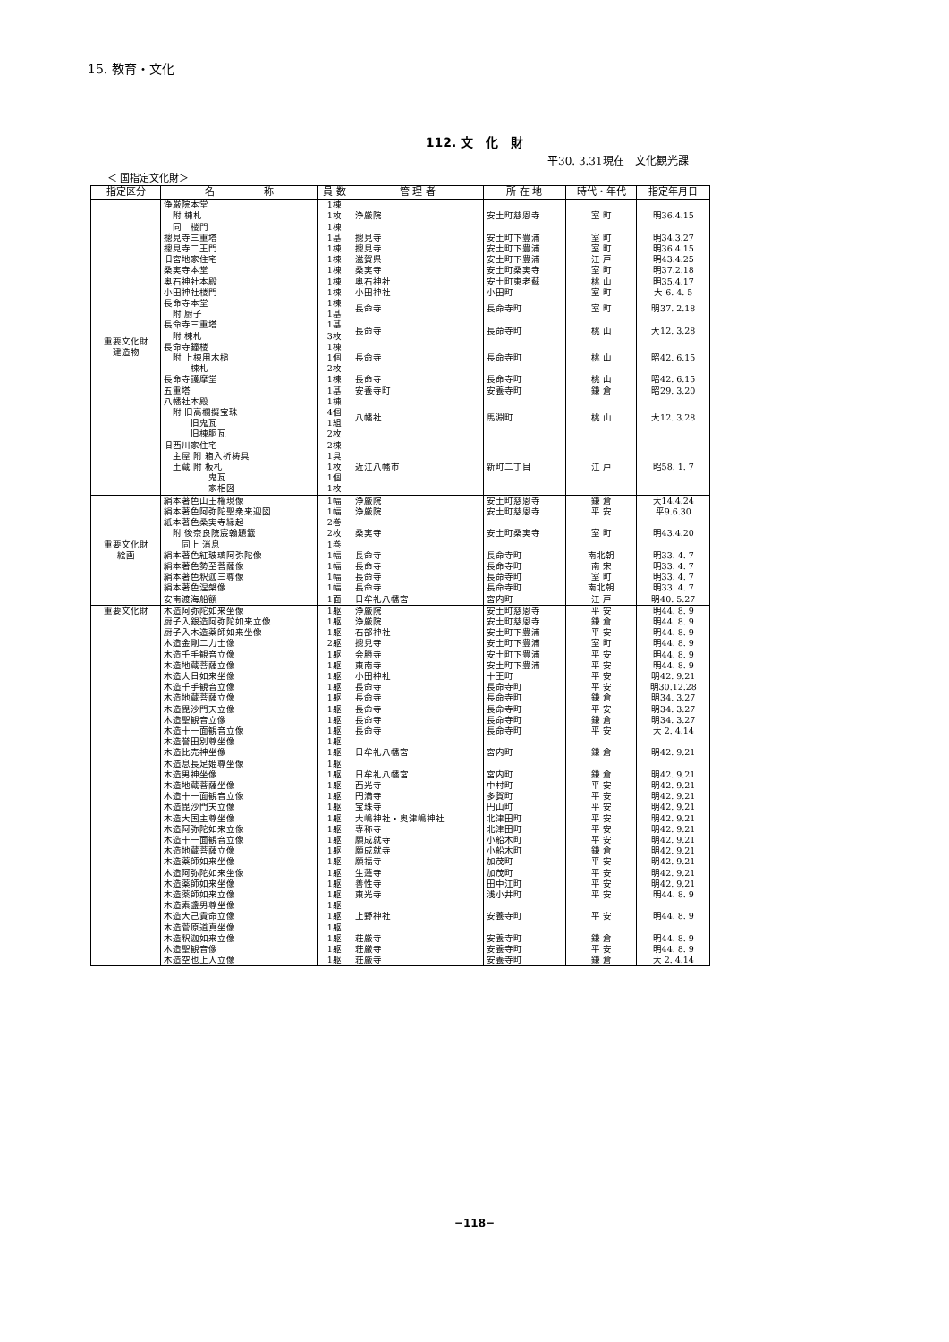15. 教育・文化
112. 文　化　財
平30. 3.31現在　文化観光課
＜ 国指定文化財＞
| 指定区分 | 名 称 | 員 数 | 管 理 者 | 所 在 地 | 時代・年代 | 指定年月日 | | |
| --- | --- | --- | --- | --- | --- | --- | --- | --- |
| 重要文化財 建造物 | 浄厳院本堂 附 棟札 同 楼門 | 1棟 1枚 1棟 | 浄厳院 | 安土町慈恩寺 | 室 町 | 明36.4.15 | | |
| | 摠見寺三重塔 | 1基 | 摠見寺 | 安土町下豊浦 | 室 町 | 明34.3.27 | | |
| | 摠見寺二王門 | 1棟 | 摠見寺 | 安土町下豊浦 | 室 町 | 明36.4.15 | | |
| | 旧宮地家住宅 | 1棟 | 滋賀県 | 安土町下豊浦 | 江 戸 | 明43.4.25 | | |
| | 桑実寺本堂 | 1棟 | 桑実寺 | 安土町桑実寺 | 室 町 | 明37.2.18 | | |
| | 奥石神社本殿 | 1棟 | 奥石神社 | 安土町東老蘇 | 桃 山 | 明35.4.17 | | |
| | 小田神社楼門 | 1棟 | 小田神社 | 小田町 | 室 町 | 大 6. 4. 5 | | |
| | 長命寺本堂 附 厨子 | 1棟 1基 | 長命寺 | 長命寺町 | 室 町 | 明37. 2.18 | | |
| | 長命寺三重塔 附 棟札 | 1基 3枚 | 長命寺 | 長命寺町 | 桃 山 | 大12. 3.28 | | |
| | 長命寺鐘楼 附 上棟用木槌 棟札 | 1棟 1個 2枚 | 長命寺 | 長命寺町 | 桃 山 | 昭42. 6.15 | | |
| | 長命寺護摩堂 | 1棟 | 長命寺 | 長命寺町 | 桃 山 | 昭42. 6.15 | | |
| | 五重塔 | 1基 | 安養寺町 | 安養寺町 | 鎌 倉 | 昭29. 3.20 | | |
| | 八幡社本殿 附 旧高欄擬宝珠 旧鬼瓦 旧棟胴瓦 | 1棟 4個 1組 2枚 | 八幡社 | 馬淵町 | 桃 山 | 大12. 3.28 | | |
| | 旧西川家住宅 主屋 附 箱入祈祷具 土蔵 附 板札 鬼瓦 家相図 | 2棟 1具 1枚 1個 1枚 | 近江八幡市 | 新町二丁目 | 江 戸 | 昭58. 1. 7 | | |
| | 重要文化財 絵画 | 絹本著色山王権現像 | 1幅 | 浄厳院 | 安土町慈恩寺 | 鎌 倉 | 大14.4.24 | |
| | | 絹本著色阿弥陀聖衆来迎図 | 1幅 | 浄厳院 | 安土町慈恩寺 | 平 安 | 平9.6.30 | |
| | | 紙本著色桑実寺縁起 附 後奈良院宸翰題籤 同上 消息 | 2巻 2枚 1巻 | 桑実寺 | 安土町桑実寺 | 室 町 | 明43.4.20 | |
| | | 絹本著色紅玻璃阿弥陀像 | 1幅 | 長命寺 | 長命寺町 | 南北朝 | 明33. 4. 7 | |
| | | 絹本著色勢至菩薩像 | 1幅 | 長命寺 | 長命寺町 | 南 宋 | 明33. 4. 7 | |
| | | 絹本著色釈迦三尊像 | 1幅 | 長命寺 | 長命寺町 | 室 町 | 明33. 4. 7 | |
| | | 絹本著色涅槃像 | 1幅 | 長命寺 | 長命寺町 | 南北朝 | 明33. 4. 7 | |
| | | 安南渡海船額 | 1面 | 日牟礼八幡宮 | 宮内町 | 江 戸 | 明40. 5.27 | |
| | | 重要文化財 | 木造阿弥陀如来坐像 | 1躯 | 浄厳院 | 安土町慈恩寺 | 平 安 | 明44. 8. 9 |
| | | | 厨子入銀造阿弥陀如来立像 | 1躯 | 浄厳院 | 安土町慈恩寺 | 鎌 倉 | 明44. 8. 9 |
| | 厨子入木造薬師如来坐像 | | 1躯 | 石部神社 | 安土町下豊浦 | 平 安 | 明44. 8. 9 | |
| | 木造金剛二力士像 | | 2躯 | 摠見寺 | 安土町下豊浦 | 室 町 | 明44. 8. 9 | |
| | 木造千手観音立像 | | 1躯 | 会勝寺 | 安土町下豊浦 | 平 安 | 明44. 8. 9 | |
| 木造地蔵菩薩立像 | 1躯 | | 東南寺 | 安土町下豊浦 | 平 安 | 明44. 8. 9 | | |
| 木造大日如来坐像 | 1躯 | | 小田神社 | 十王町 | 平 安 | 明42. 9.21 | | |
| 木造千手観音立像 | 1躯 | | 長命寺 | 長命寺町 | 平 安 | 明30.12.28 | | |
| 木造地蔵菩薩立像 | 1躯 | | 長命寺 | 長命寺町 | 鎌 倉 | 明34. 3.27 | | |
| 木造毘沙門天立像 | 1躯 | | 長命寺 | 長命寺町 | 平 安 | 明34. 3.27 | | |
| 木造聖観音立像 | 1躯 | | 長命寺 | 長命寺町 | 鎌 倉 | 明34. 3.27 | | |
| 木造十一面観音立像 | 1躯 | | 長命寺 | 長命寺町 | 平 安 | 大 2. 4.14 | | |
| 木造誉田別尊坐像 木造比売神坐像 木造息長足姫尊坐像 | 1躯 1躯 1躯 | | 日牟礼八幡宮 | 宮内町 | 鎌 倉 | 明42. 9.21 | | |
| 木造男神坐像 | 1躯 | | 日牟礼八幡宮 | 宮内町 | 鎌 倉 | 明42. 9.21 | | |
| 木造地蔵菩薩坐像 | 1躯 | | 西光寺 | 中村町 | 平 安 | 明42. 9.21 | | |
| 木造十一面観音立像 | 1躯 | | 円満寺 | 多賀町 | 平 安 | 明42. 9.21 | | |
| 木造毘沙門天立像 | 1躯 | | 宝珠寺 | 円山町 | 平 安 | 明42. 9.21 | | |
| 木造大国主尊坐像 | 1躯 | | 大嶋神社・奥津嶋神社 | 北津田町 | 平 安 | 明42. 9.21 | | |
| 木造阿弥陀如来立像 | 1躯 | | 専称寺 | 北津田町 | 平 安 | 明42. 9.21 | | |
| 木造十一面観音立像 | 1躯 | | 願成就寺 | 小船木町 | 平 安 | 明42. 9.21 | | |
| 木造地蔵菩薩立像 | 1躯 | | 願成就寺 | 小船木町 | 鎌 倉 | 明42. 9.21 | | |
| 木造薬師如来坐像 | 1躯 | | 願福寺 | 加茂町 | 平 安 | 明42. 9.21 | | |
| 木造阿弥陀如来坐像 | 1躯 | | 生蓮寺 | 加茂町 | 平 安 | 明42. 9.21 | | |
| 木造薬師如来坐像 | 1躯 | | 善性寺 | 田中江町 | 平 安 | 明42. 9.21 | | |
| 木造薬師如来立像 | 1躯 | | 東光寺 | 浅小井町 | 平 安 | 明44. 8. 9 | | |
| 木造素盞男尊坐像 木造大己貴命立像 木造菅原道真坐像 | 1躯 1躯 1躯 | | 上野神社 | 安養寺町 | 平 安 | 明44. 8. 9 | | |
| 木造釈迦如来立像 | 1躯 | | 荘厳寺 | 安養寺町 | 鎌 倉 | 明44. 8. 9 | | |
| 木造聖観音像 | 1躯 | | 荘厳寺 | 安養寺町 | 平 安 | 明44. 8. 9 | | |
| 木造空也上人立像 | 1躯 | | 荘厳寺 | 安養寺町 | 鎌 倉 | 大 2. 4.14 | | |
−118−